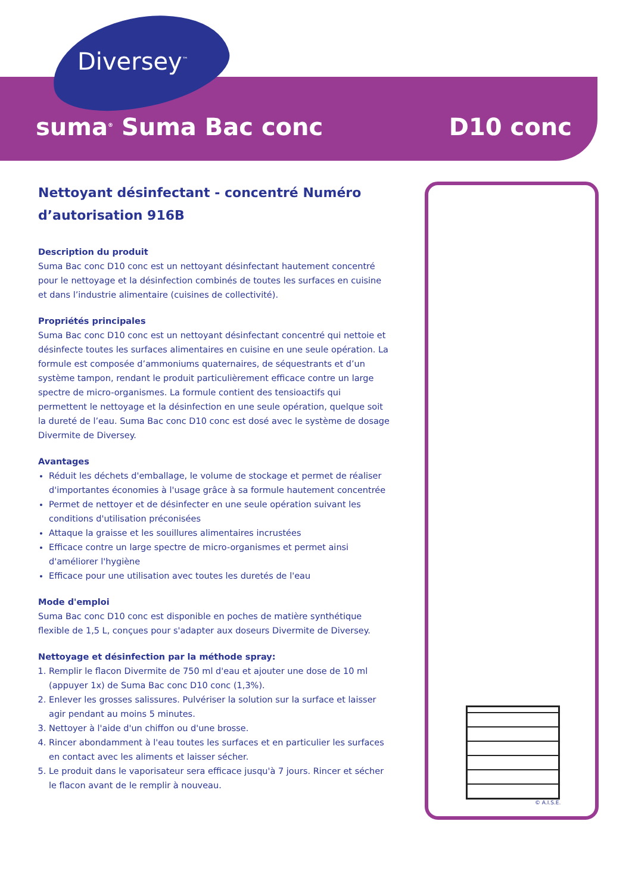Diversey<sup>™</sup>
suma<sup>®</sup> Suma Bac conc D10 conc
Nettoyant désinfectant - concentré Numéro d’autorisation 916B
Description du produit
Suma Bac conc D10 conc est un nettoyant désinfectant hautement concentré pour le nettoyage et la désinfection combinés de toutes les surfaces en cuisine et dans l’industrie alimentaire (cuisines de collectivité).
Propriétés principales
Suma Bac conc D10 conc est un nettoyant désinfectant concentré qui nettoie et désinfecte toutes les surfaces alimentaires en cuisine en une seule opération. La formule est composée d’ammoniums quaternaires, de séquestrants et d’un système tampon, rendant le produit particulièrement efficace contre un large spectre de micro-organismes. La formule contient des tensioactifs qui permettent le nettoyage et la désinfection en une seule opération, quelque soit la dureté de l’eau. Suma Bac conc D10 conc est dosé avec le système de dosage Divermite de Diversey.
Avantages
Réduit les déchets d'emballage, le volume de stockage et permet de réaliser d'importantes économies à l'usage grâce à sa formule hautement concentrée
Permet de nettoyer et de désinfecter en une seule opération suivant les conditions d'utilisation préconisées
Attaque la graisse et les souillures alimentaires incrustées
Efficace contre un large spectre de micro-organismes et permet ainsi d'améliorer l'hygiène
Efficace pour une utilisation avec toutes les duretés de l'eau
Mode d'emploi
Suma Bac conc D10 conc est disponible en poches de matière synthétique flexible de 1,5 L, conçues pour s'adapter aux doseurs Divermite de Diversey.
Nettoyage et désinfection par la méthode spray:
1. Remplir le flacon Divermite de 750 ml d'eau et ajouter une dose de 10 ml (appuyer 1x) de Suma Bac conc D10 conc (1,3%).
2. Enlever les grosses salissures. Pulvériser la solution sur la surface et laisser agir pendant au moins 5 minutes.
3. Nettoyer à l'aide d'un chiffon ou d'une brosse.
4. Rincer abondamment à l'eau toutes les surfaces et en particulier les surfaces en contact avec les aliments et laisser sécher.
5. Le produit dans le vaporisateur sera efficace jusqu'à 7 jours. Rincer et sécher le flacon avant de le remplir à nouveau.
© A.I.S.E.